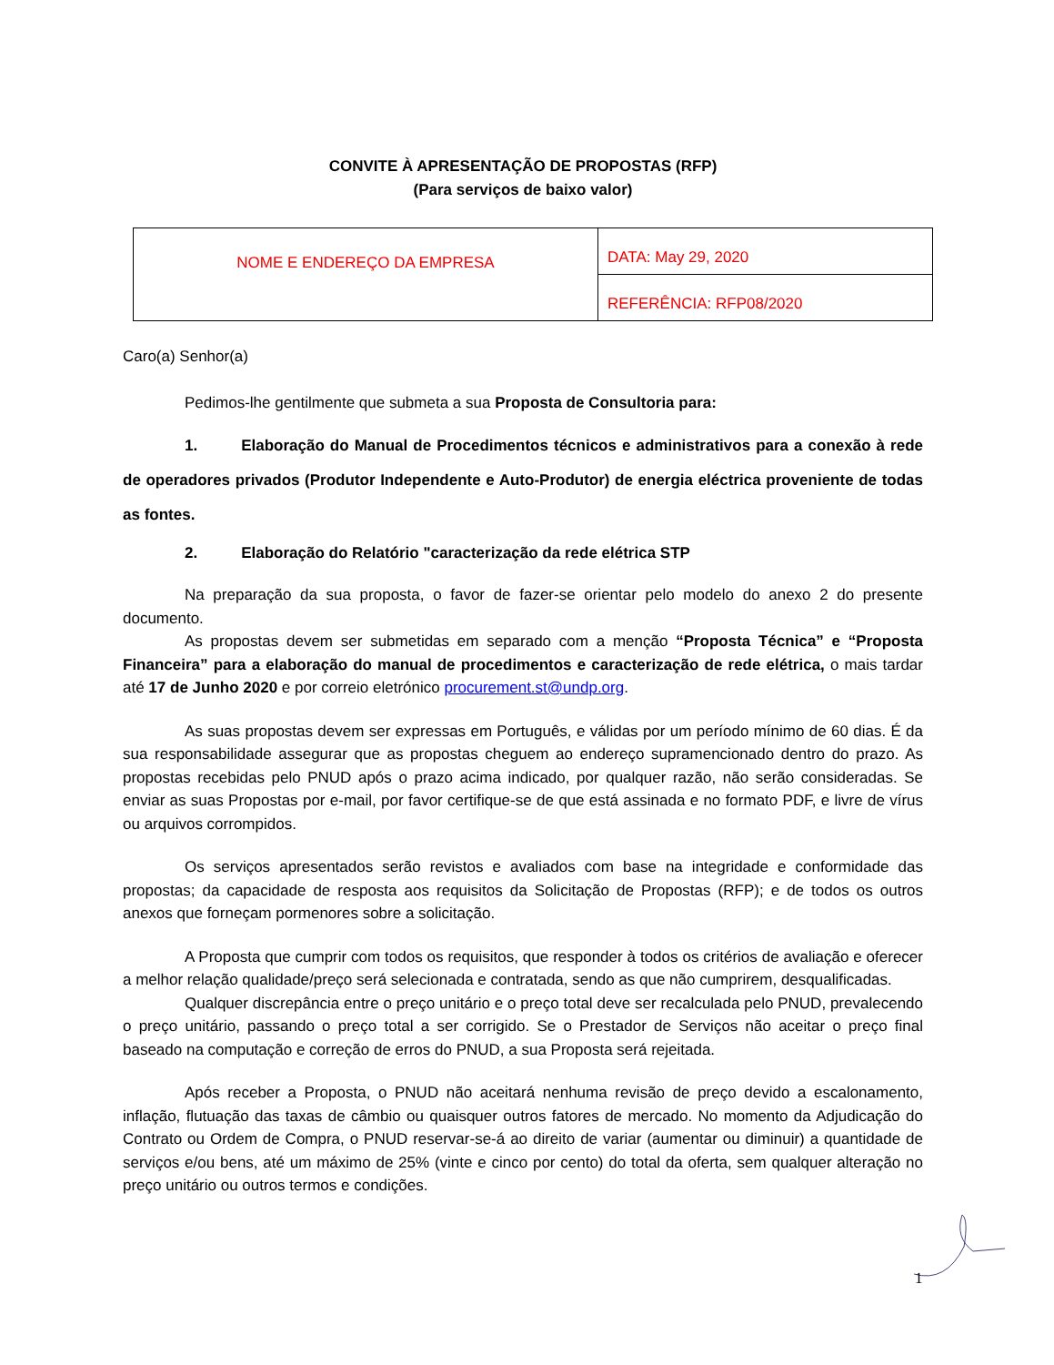CONVITE À APRESENTAÇÃO DE PROPOSTAS (RFP)
(Para serviços de baixo valor)
| NOME E ENDEREÇO DA EMPRESA | DATA: May 29, 2020 |
| | REFERÊNCIA: RFP08/2020 |
Caro(a) Senhor(a)
Pedimos-lhe gentilmente que submeta a sua Proposta de Consultoria para:
1. Elaboração do Manual de Procedimentos técnicos e administrativos para a conexão à rede de operadores privados (Produtor Independente e Auto-Produtor) de energia eléctrica proveniente de todas as fontes.
2. Elaboração do Relatório "caracterização da rede elétrica STP
Na preparação da sua proposta, o favor de fazer-se orientar pelo modelo do anexo 2 do presente documento.
As propostas devem ser submetidas em separado com a menção “Proposta Técnica” e “Proposta Financeira” para a elaboração do manual de procedimentos e caracterização de rede elétrica, o mais tardar até 17 de Junho 2020 e por correio eletrónico procurement.st@undp.org.
As suas propostas devem ser expressas em Português, e válidas por um período mínimo de 60 dias. É da sua responsabilidade assegurar que as propostas cheguem ao endereço supramencionado dentro do prazo. As propostas recebidas pelo PNUD após o prazo acima indicado, por qualquer razão, não serão consideradas. Se enviar as suas Propostas por e-mail, por favor certifique-se de que está assinada e no formato PDF, e livre de vírus ou arquivos corrompidos.
Os serviços apresentados serão revistos e avaliados com base na integridade e conformidade das propostas; da capacidade de resposta aos requisitos da Solicitação de Propostas (RFP); e de todos os outros anexos que forneçam pormenores sobre a solicitação.
A Proposta que cumprir com todos os requisitos, que responder à todos os critérios de avaliação e oferecer a melhor relação qualidade/preço será selecionada e contratada, sendo as que não cumprirem, desqualificadas.
Qualquer discrepância entre o preço unitário e o preço total deve ser recalculada pelo PNUD, prevalecendo o preço unitário, passando o preço total a ser corrigido. Se o Prestador de Serviços não aceitar o preço final baseado na computação e correção de erros do PNUD, a sua Proposta será rejeitada.
Após receber a Proposta, o PNUD não aceitará nenhuma revisão de preço devido a escalonamento, inflação, flutuação das taxas de câmbio ou quaisquer outros fatores de mercado. No momento da Adjudicação do Contrato ou Ordem de Compra, o PNUD reservar-se-á ao direito de variar (aumentar ou diminuir) a quantidade de serviços e/ou bens, até um máximo de 25% (vinte e cinco por cento) do total da oferta, sem qualquer alteração no preço unitário ou outros termos e condições.
1